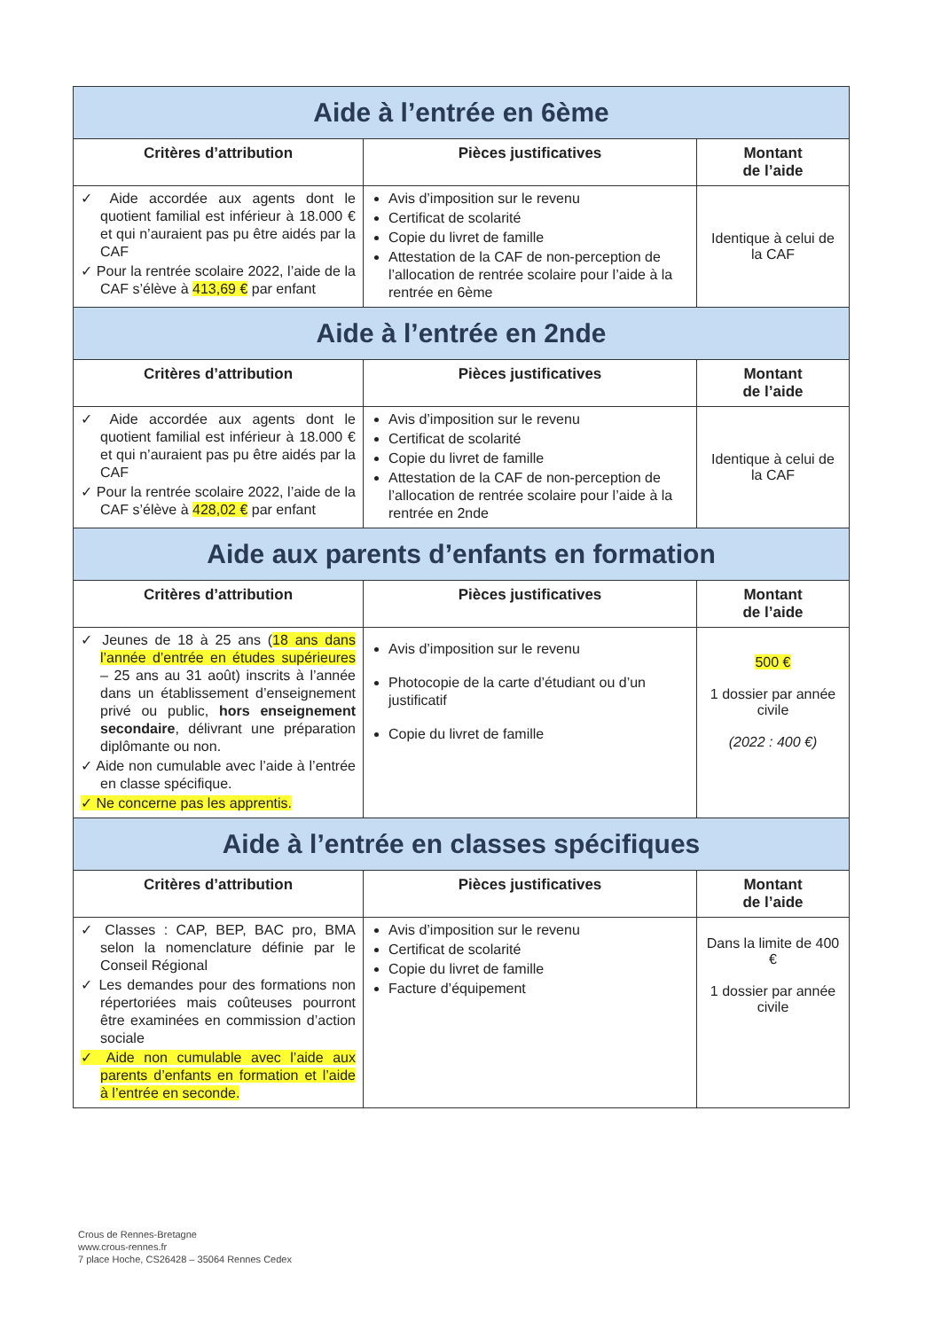| Aide à l’entrée en 6ème | | |
| --- | --- | --- |
| Critères d’attribution | Pièces justificatives | Montant de l’aide |
| ✓ Aide accordée aux agents dont le quotient familial est inférieur à 18.000 € et qui n’auraient pas pu être aidés par la CAF ✓ Pour la rentrée scolaire 2022, l’aide de la CAF s’élève à 413,69 € par enfant | Avis d’imposition sur le revenu Certificat de scolarité Copie du livret de famille Attestation de la CAF de non-perception de l’allocation de rentrée scolaire pour l’aide à la rentrée en 6ème | Identique à celui de la CAF |
| Aide à l’entrée en 2nde | | |
| Critères d’attribution | Pièces justificatives | Montant de l’aide |
| ✓ Aide accordée aux agents dont le quotient familial est inférieur à 18.000 € et qui n’auraient pas pu être aidés par la CAF ✓ Pour la rentrée scolaire 2022, l’aide de la CAF s’élève à 428,02 € par enfant | Avis d’imposition sur le revenu Certificat de scolarité Copie du livret de famille Attestation de la CAF de non-perception de l’allocation de rentrée scolaire pour l’aide à la rentrée en 2nde | Identique à celui de la CAF |
| Aide aux parents d’enfants en formation | | |
| Critères d’attribution | Pièces justificatives | Montant de l’aide |
| ✓ Jeunes de 18 à 25 ans ( 18 ans dans l’année d’entrée en études supérieures – 25 ans au 31 août) inscrits à l’année dans un établissement d’enseignement privé ou public, hors enseignement secondaire , délivrant une préparation diplômante ou non. ✓ Aide non cumulable avec l’aide à l’entrée en classe spécifique. ✓ Ne concerne pas les apprentis. | Avis d’imposition sur le revenu Photocopie de la carte d’étudiant ou d’un justificatif Copie du livret de famille | 500 € 1 dossier par année civile (2022 : 400 €) |
| Aide à l’entrée en classes spécifiques | | |
| Critères d’attribution | Pièces justificatives | Montant de l’aide |
| ✓ Classes : CAP, BEP, BAC pro, BMA selon la nomenclature définie par le Conseil Régional ✓ Les demandes pour des formations non répertoriées mais coûteuses pourront être examinées en commission d’action sociale ✓ Aide non cumulable avec l’aide aux parents d’enfants en formation et l’aide à l’entrée en seconde. | Avis d’imposition sur le revenu Certificat de scolarité Copie du livret de famille Facture d’équipement | Dans la limite de 400 € 1 dossier par année civile |
Crous de Rennes-Bretagne
www.crous-rennes.fr
7 place Hoche, CS26428 – 35064 Rennes Cedex